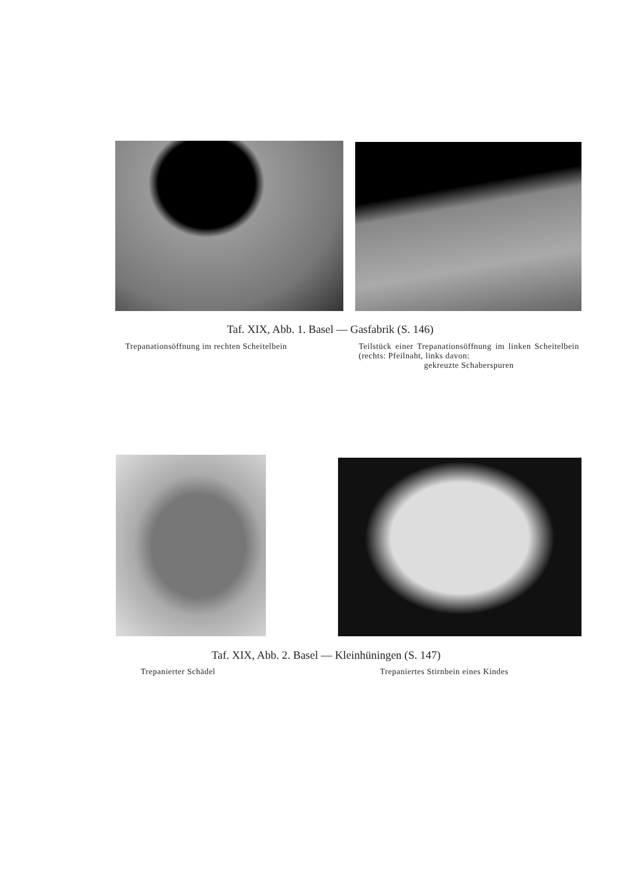Taf. XIX, Abb. 1. Basel — Gasfabrik (S. 146)
Trepanationsöffnung im rechten Scheitelbein
Teilstück einer Trepanationsöffnung im linken Scheitelbein (rechts: Pfeilnaht, links davon:
gekreuzte Schaberspuren
Taf. XIX, Abb. 2. Basel — Kleinhüningen (S. 147)
Trepanierter Schädel
Trepaniertes Stirnbein eines Kindes